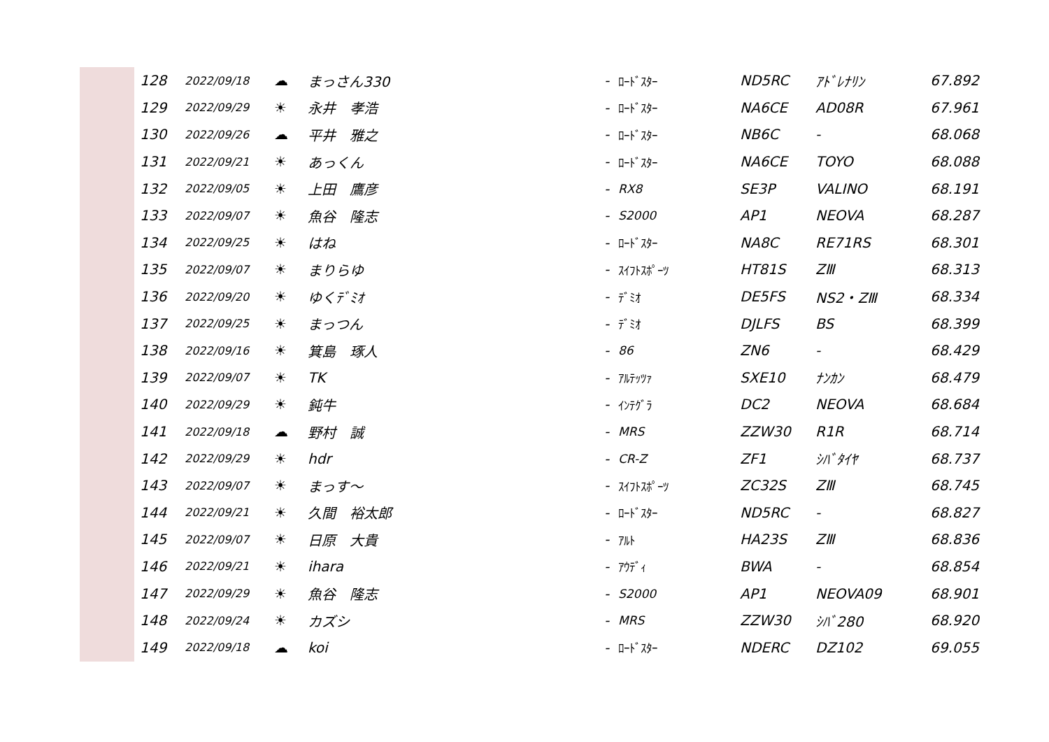| 128 | 2022/09/18 | ☁ | まっさん330 | - | ﾛｰﾄﾞｽﾀｰ | ND5RC | ｱﾄﾞﾚﾅﾘﾝ | 67.892 |
| 129 | 2022/09/29 | ☀ | 永井 孝浩 | - | ﾛｰﾄﾞｽﾀｰ | NA6CE | AD08R | 67.961 |
| 130 | 2022/09/26 | ☁ | 平井 雅之 | - | ﾛｰﾄﾞｽﾀｰ | NB6C | - | 68.068 |
| 131 | 2022/09/21 | ☀ | あっくん | - | ﾛｰﾄﾞｽﾀｰ | NA6CE | TOYO | 68.088 |
| 132 | 2022/09/05 | ☀ | 上田 鷹彦 | - | RX8 | SE3P | VALINO | 68.191 |
| 133 | 2022/09/07 | ☀ | 魚谷 隆志 | - | S2000 | AP1 | NEOVA | 68.287 |
| 134 | 2022/09/25 | ☀ | はね | - | ﾛｰﾄﾞｽﾀｰ | NA8C | RE71RS | 68.301 |
| 135 | 2022/09/07 | ☀ | まりらゆ | - | ｽｲﾌﾄｽﾎﾟｰﾂ | HT81S | ZⅢ | 68.313 |
| 136 | 2022/09/20 | ☀ | ゆくﾃﾞﾐｵ | - | ﾃﾞﾐｵ | DE5FS | NS2・ZⅢ | 68.334 |
| 137 | 2022/09/25 | ☀ | まっつん | - | ﾃﾞﾐｵ | DJLFS | BS | 68.399 |
| 138 | 2022/09/16 | ☀ | 箕島 琢人 | - | 86 | ZN6 | - | 68.429 |
| 139 | 2022/09/07 | ☀ | TK | - | ｱﾙﾃｯﾂｧ | SXE10 | ﾅﾝｶﾝ | 68.479 |
| 140 | 2022/09/29 | ☀ | 鈍牛 | - | ｲﾝﾃｸﾞﾗ | DC2 | NEOVA | 68.684 |
| 141 | 2022/09/18 | ☁ | 野村 誠 | - | MRS | ZZW30 | R1R | 68.714 |
| 142 | 2022/09/29 | ☀ | hdr | - | CR-Z | ZF1 | ｼﾊﾞﾀｲﾔ | 68.737 |
| 143 | 2022/09/07 | ☀ | まっす～ | - | ｽｲﾌﾄｽﾎﾟｰﾂ | ZC32S | ZⅢ | 68.745 |
| 144 | 2022/09/21 | ☀ | 久間 裕太郎 | - | ﾛｰﾄﾞｽﾀｰ | ND5RC | - | 68.827 |
| 145 | 2022/09/07 | ☀ | 日原 大貴 | - | ｱﾙﾄ | HA23S | ZⅢ | 68.836 |
| 146 | 2022/09/21 | ☀ | ihara | - | ｱｳﾃﾞｨ | BWA | - | 68.854 |
| 147 | 2022/09/29 | ☀ | 魚谷 隆志 | - | S2000 | AP1 | NEOVA09 | 68.901 |
| 148 | 2022/09/24 | ☀ | カズシ | - | MRS | ZZW30 | ｼﾊﾞ280 | 68.920 |
| 149 | 2022/09/18 | ☁ | koi | - | ﾛｰﾄﾞｽﾀｰ | NDERC | DZ102 | 69.055 |